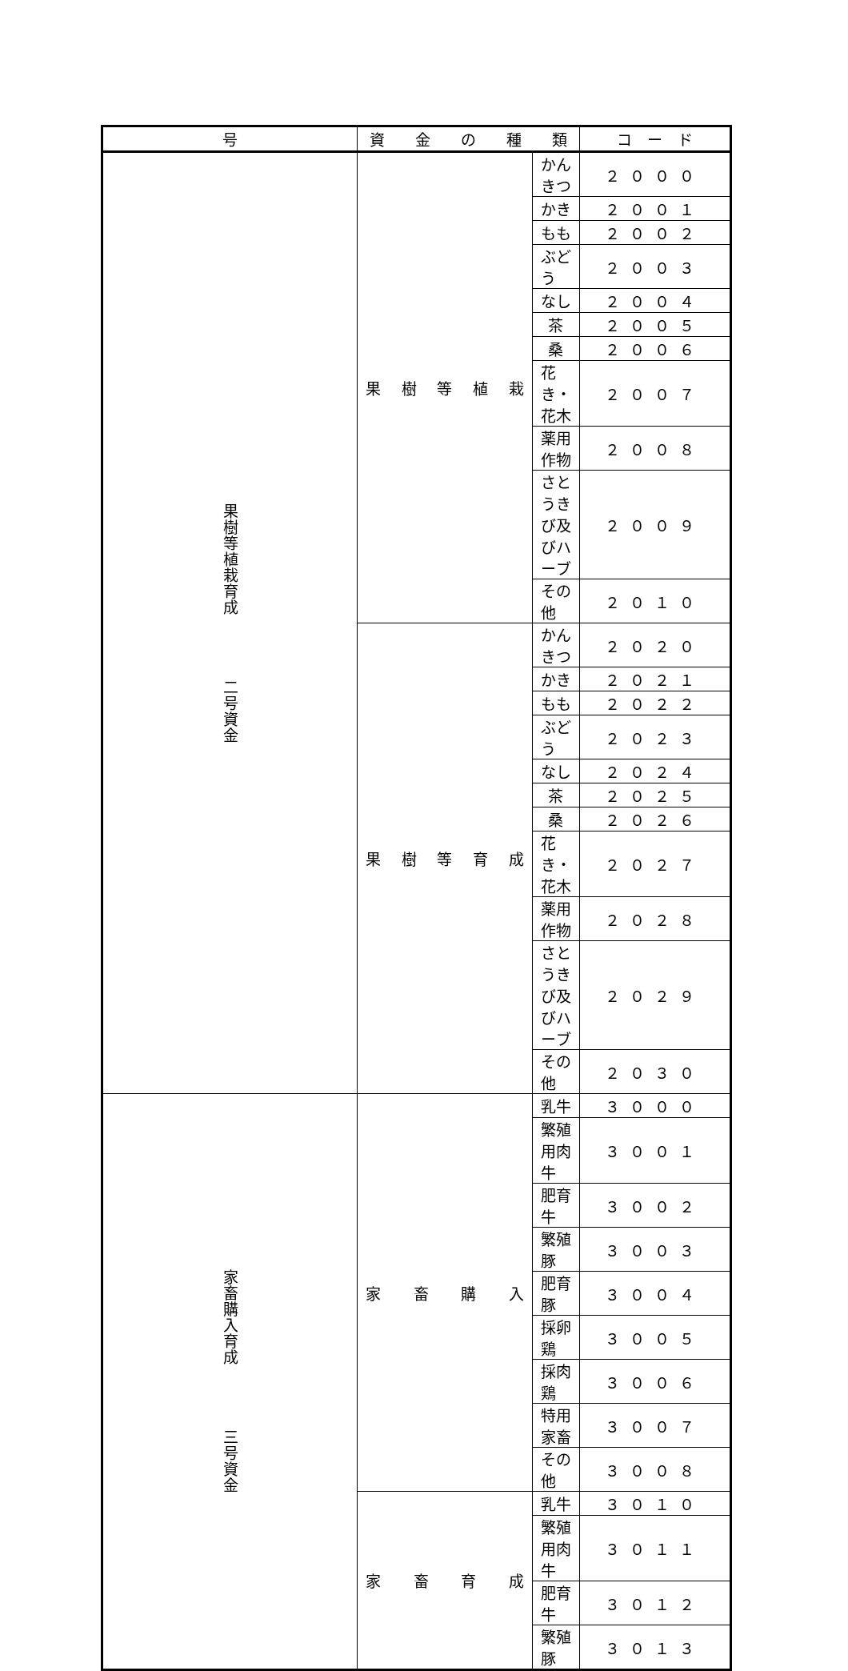| 号 | 資 金 の 種 類 | | コ ー ド |
| --- | --- | --- | --- |
| 果樹等植栽育成 二号資金 | 果樹等植栽 | かんきつ | ２０００ |
| | | かき | ２００１ |
| | | もも | ２００２ |
| | | ぶどう | ２００３ |
| | | なし | ２００４ |
| | | 茶 | ２００５ |
| | | 桑 | ２００６ |
| | | 花き・花木 | ２００７ |
| | | 薬用作物 | ２００８ |
| | | さとうきび及びハーブ | ２００９ |
| | | その他 | ２０１０ |
| | 果樹等育成 | かんきつ | ２０２０ |
| | | かき | ２０２１ |
| | | もも | ２０２２ |
| | | ぶどう | ２０２３ |
| | | なし | ２０２４ |
| | | 茶 | ２０２５ |
| | | 桑 | ２０２６ |
| | | 花き・花木 | ２０２７ |
| | | 薬用作物 | ２０２８ |
| | | さとうきび及びハーブ | ２０２９ |
| | | その他 | ２０３０ |
| 家畜購入育成 三号資金 | 家畜購入 | 乳牛 | ３０００ |
| | | 繁殖用肉牛 | ３００１ |
| | | 肥育牛 | ３００２ |
| | | 繁殖豚 | ３００３ |
| | | 肥育豚 | ３００４ |
| | | 採卵鶏 | ３００５ |
| | | 採肉鶏 | ３００６ |
| | | 特用家畜 | ３００７ |
| | | その他 | ３００８ |
| | 家畜育成 | 乳牛 | ３０１０ |
| | | 繁殖用肉牛 | ３０１１ |
| | | 肥育牛 | ３０１２ |
| | | 繁殖豚 | ３０１３ |